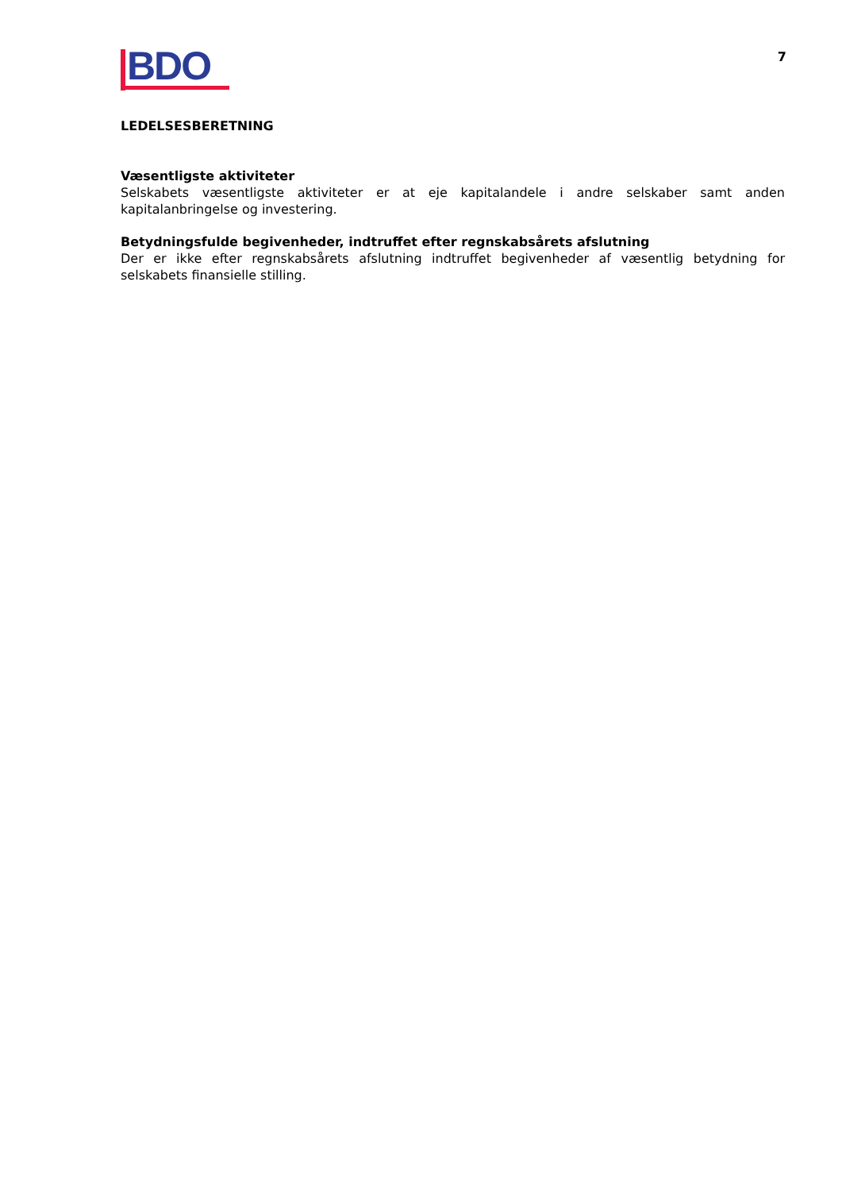BDO
7
LEDELSESBERETNING
Væsentligste aktiviteter
Selskabets væsentligste aktiviteter er at eje kapitalandele i andre selskaber samt anden kapitalanbringelse og investering.
Betydningsfulde begivenheder, indtruffet efter regnskabsårets afslutning
Der er ikke efter regnskabsårets afslutning indtruffet begivenheder af væsentlig betydning for selskabets finansielle stilling.